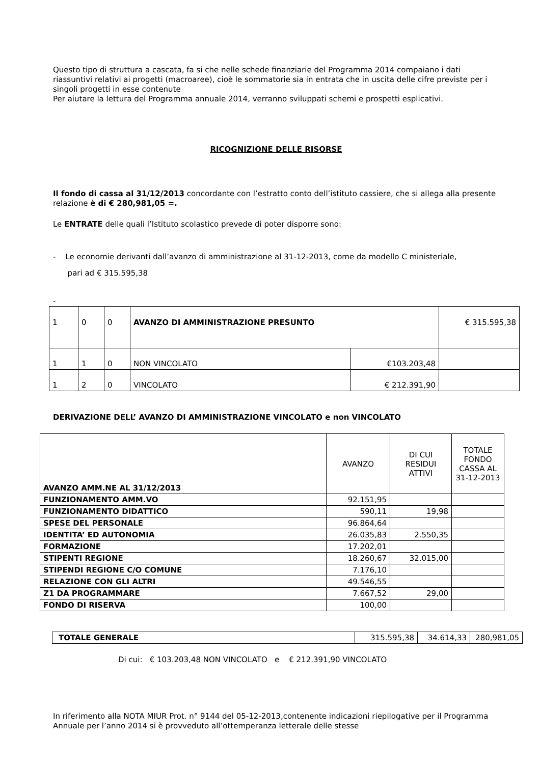Questo tipo di struttura a cascata, fa si che nelle schede finanziarie del Programma 2014 compaiano i dati riassuntivi relativi ai progetti (macroaree), cioè le sommatorie sia in entrata che in uscita delle cifre previste per i singoli progetti in esse contenute
Per aiutare la lettura del Programma annuale 2014, verranno sviluppati schemi e prospetti esplicativi.
RICOGNIZIONE DELLE RISORSE
Il fondo di cassa al 31/12/2013 concordante con l’estratto conto dell’istituto cassiere, che si allega alla presente relazione è di € 280,981,05 =.
Le ENTRATE delle quali l’Istituto scolastico prevede di poter disporre sono:
- Le economie derivanti dall’avanzo di amministrazione al 31-12-2013, come da modello C ministeriale,
pari ad € 315.595,38
-
| 1 | 0 | 0 | AVANZO DI AMMINISTRAZIONE PRESUNTO | | € 315.595,38 |
| 1 | 1 | 0 | NON VINCOLATO | €103.203,48 | |
| 1 | 2 | 0 | VINCOLATO | € 212.391,90 | |
DERIVAZIONE DELL’ AVANZO DI AMMINISTRAZIONE VINCOLATO e non VINCOLATO
| AVANZO AMM.NE AL 31/12/2013 | AVANZO | DI CUI RESIDUI ATTIVI | TOTALE FONDO CASSA AL 31-12-2013 |
| FUNZIONAMENTO AMM.VO | 92.151,95 | | |
| FUNZIONAMENTO DIDATTICO | 590,11 | 19,98 | |
| SPESE DEL PERSONALE | 96.864,64 | | |
| IDENTITA’ ED AUTONOMIA | 26.035,83 | 2.550,35 | |
| FORMAZIONE | 17.202,01 | | |
| STIPENTI REGIONE | 18.260,67 | 32.015,00 | |
| STIPENDI REGIONE C/O COMUNE | 7.176,10 | | |
| RELAZIONE CON GLI ALTRI | 49.546,55 | | |
| Z1 DA PROGRAMMARE | 7.667,52 | 29,00 | |
| FONDO DI RISERVA | 100,00 | | |
| TOTALE GENERALE | 315.595,38 | 34.614,33 | 280,981,05 |
Di cui: € 103.203,48 NON VINCOLATO e € 212.391,90 VINCOLATO
In riferimento alla NOTA MIUR Prot. n° 9144 del 05-12-2013,contenente indicazioni riepilogative per il Programma Annuale per l’anno 2014 si è provveduto all’ottemperanza letterale delle stesse